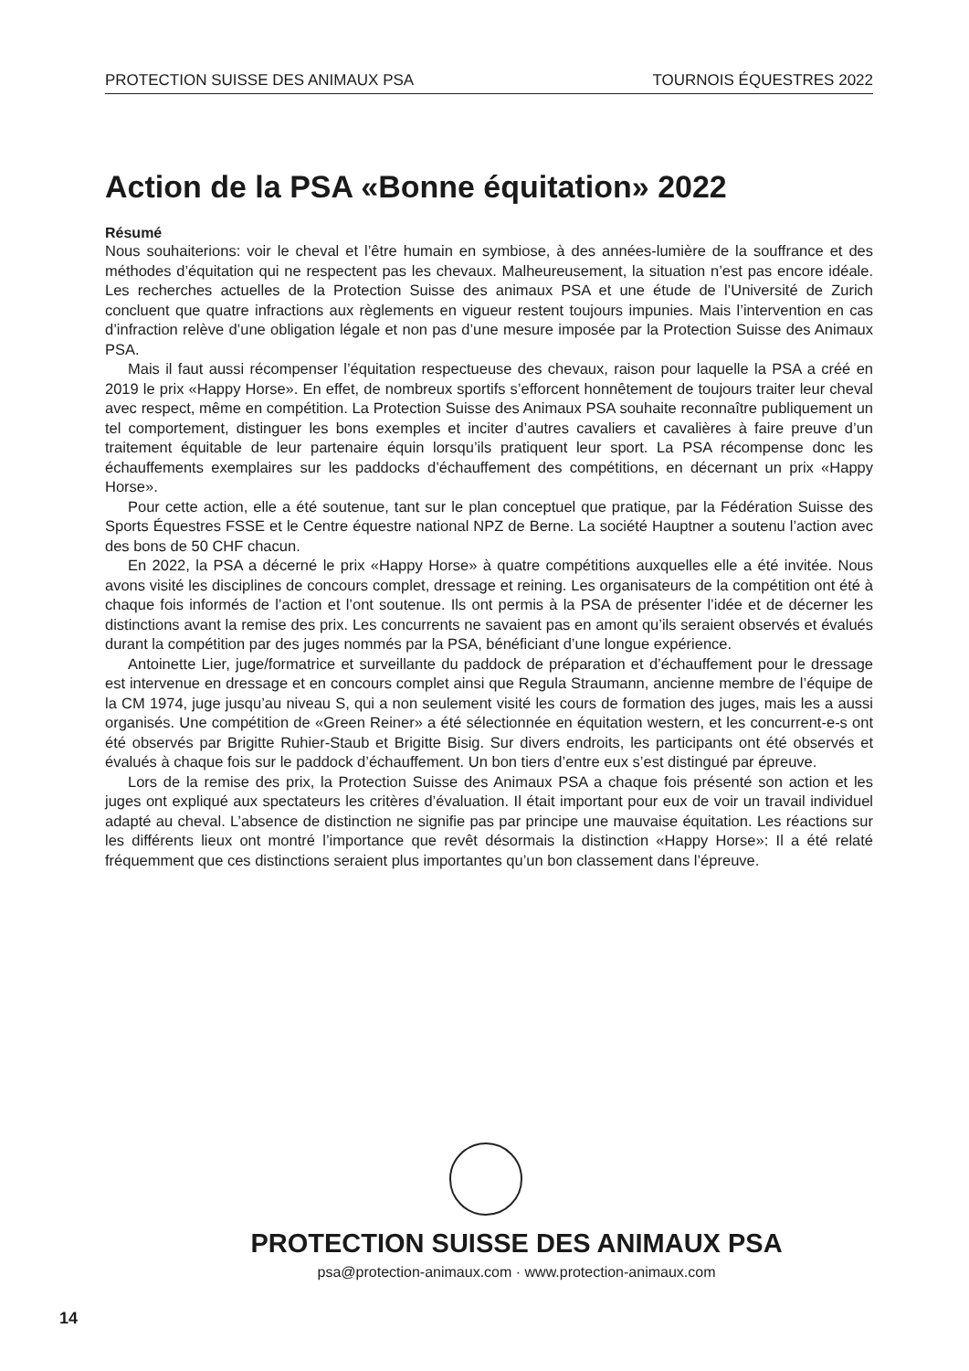PROTECTION SUISSE DES ANIMAUX PSA TOURNOIS ÉQUESTRES 2022
Action de la PSA «Bonne équitation» 2022
Résumé
Nous souhaiterions: voir le cheval et l’être humain en symbiose, à des années-lumière de la souffrance et des méthodes d’équitation qui ne respectent pas les chevaux. Malheureusement, la situation n’est pas encore idéale. Les recherches actuelles de la Protection Suisse des animaux PSA et une étude de l’Université de Zurich concluent que quatre infractions aux règlements en vigueur restent toujours impunies. Mais l’intervention en cas d’infraction relève d’une obligation légale et non pas d’une mesure imposée par la Protection Suisse des Animaux PSA.
Mais il faut aussi récompenser l’équitation respectueuse des chevaux, raison pour laquelle la PSA a créé en 2019 le prix «Happy Horse». En effet, de nombreux sportifs s’efforcent honnêtement de toujours traiter leur cheval avec respect, même en compétition. La Protection Suisse des Animaux PSA souhaite reconnaître publiquement un tel comportement, distinguer les bons exemples et inciter d’autres cavaliers et cavalières à faire preuve d’un traitement équitable de leur partenaire équin lorsqu’ils pratiquent leur sport. La PSA récompense donc les échauffements exemplaires sur les paddocks d’échauffement des compétitions, en décernant un prix «Happy Horse».
Pour cette action, elle a été soutenue, tant sur le plan conceptuel que pratique, par la Fédération Suisse des Sports Équestres FSSE et le Centre équestre national NPZ de Berne. La société Hauptner a soutenu l’action avec des bons de 50 CHF chacun.
En 2022, la PSA a décerné le prix «Happy Horse» à quatre compétitions auxquelles elle a été invitée. Nous avons visité les disciplines de concours complet, dressage et reining. Les organisateurs de la compétition ont été à chaque fois informés de l’action et l’ont soutenue. Ils ont permis à la PSA de présenter l’idée et de décerner les distinctions avant la remise des prix. Les concurrents ne savaient pas en amont qu’ils seraient observés et évalués durant la compétition par des juges nommés par la PSA, bénéficiant d’une longue expérience.
Antoinette Lier, juge/formatrice et surveillante du paddock de préparation et d’échauffement pour le dressage est intervenue en dressage et en concours complet ainsi que Regula Straumann, ancienne membre de l’équipe de la CM 1974, juge jusqu’au niveau S, qui a non seulement visité les cours de formation des juges, mais les a aussi organisés. Une compétition de «Green Reiner» a été sélectionnée en équitation western, et les concurrent-e-s ont été observés par Brigitte Ruhier-Staub et Brigitte Bisig. Sur divers endroits, les participants ont été observés et évalués à chaque fois sur le paddock d’échauffement. Un bon tiers d’entre eux s’est distingué par épreuve.
Lors de la remise des prix, la Protection Suisse des Animaux PSA a chaque fois présenté son action et les juges ont expliqué aux spectateurs les critères d’évaluation. Il était important pour eux de voir un travail individuel adapté au cheval. L’absence de distinction ne signifie pas par principe une mauvaise équitation. Les réactions sur les différents lieux ont montré l’importance que revêt désormais la distinction «Happy Horse»: Il a été relaté fréquemment que ces distinctions seraient plus importantes qu’un bon classement dans l’épreuve.
PROTECTION SUISSE DES ANIMAUX PSA
psa@protection-animaux.com · www.protection-animaux.com
14